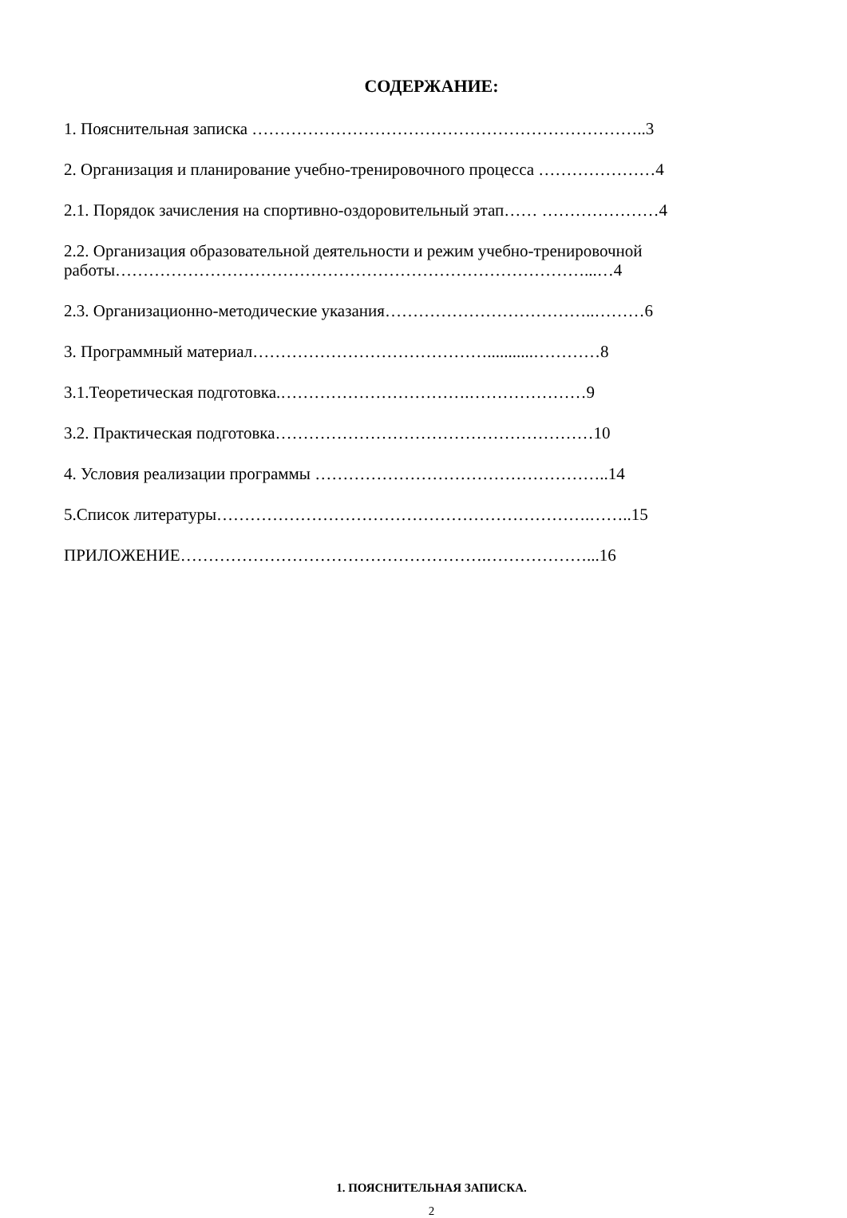СОДЕРЖАНИЕ:
1. Пояснительная записка ……………………………………………………………..3
2. Организация и планирование учебно-тренировочного процесса …………………4
2.1. Порядок зачисления на спортивно-оздоровительный этап…… …………………4
2.2. Организация образовательной деятельности и режим учебно-тренировочной работы…………………………………………………………………………...…4
2.3. Организационно-методические указания………………………………..………6
3. Программный материал……………………………………...........…………8
3.1.Теоретическая подготовка.…………………………….…………………9
3.2. Практическая подготовка…………………………………………………10
4. Условия реализации программы ……………………………………………..14
5.Список литературы………………………………………………………….……..15
ПРИЛОЖЕНИЕ……………………………………………….………………...16
1. ПОЯСНИТЕЛЬНАЯ ЗАПИСКА.
2